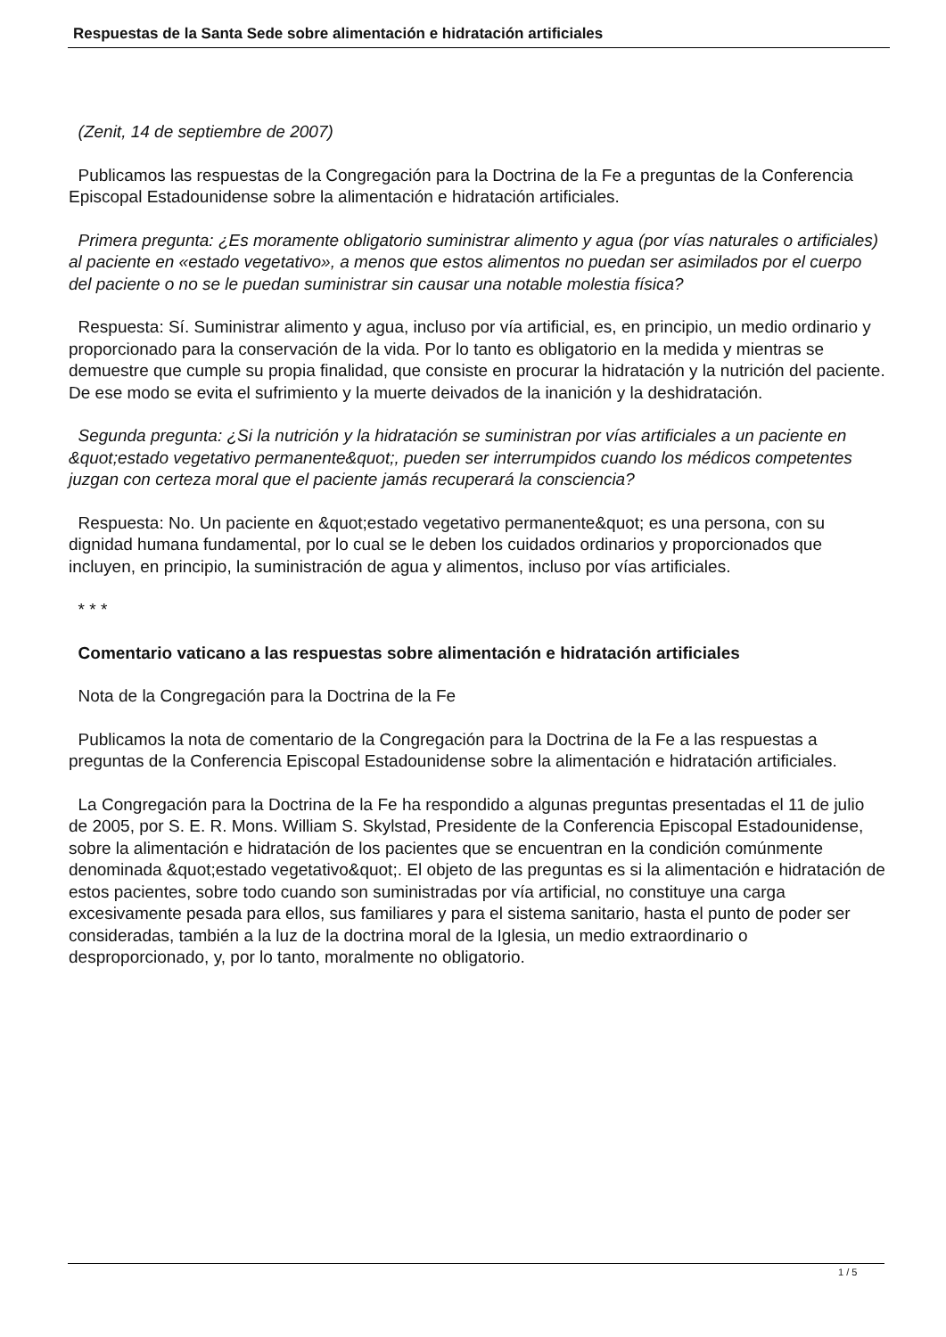Respuestas de la Santa Sede sobre alimentación e hidratación artificiales
(Zenit, 14 de septiembre de 2007)
Publicamos las respuestas de la Congregación para la Doctrina de la Fe a preguntas de la Conferencia Episcopal Estadounidense sobre la alimentación e hidratación artificiales.
Primera pregunta: ¿Es moramente obligatorio suministrar alimento y agua (por vías naturales o artificiales) al paciente en «estado vegetativo», a menos que estos alimentos no puedan ser asimilados por el cuerpo del paciente o no se le puedan suministrar sin causar una notable molestia física?
Respuesta: Sí. Suministrar alimento y agua, incluso por vía artificial, es, en principio, un medio ordinario y proporcionado para la conservación de la vida. Por lo tanto es obligatorio en la medida y mientras se demuestre que cumple su propia finalidad, que consiste en procurar la hidratación y la nutrición del paciente. De ese modo se evita el sufrimiento y la muerte deivados de la inanición y la deshidratación.
Segunda pregunta: ¿Si la nutrición y la hidratación se suministran por vías artificiales a un paciente en &quot;estado vegetativo permanente&quot;, pueden ser interrumpidos cuando los médicos competentes juzgan con certeza moral que el paciente jamás recuperará la consciencia?
Respuesta: No. Un paciente en &quot;estado vegetativo permanente&quot; es una persona, con su dignidad humana fundamental, por lo cual se le deben los cuidados ordinarios y proporcionados que incluyen, en principio, la suministración de agua y alimentos, incluso por vías artificiales.
* * *
Comentario vaticano a las respuestas sobre alimentación e hidratación artificiales
Nota de la Congregación para la Doctrina de la Fe
Publicamos la nota de comentario de la Congregación para la Doctrina de la Fe a las respuestas a preguntas de la Conferencia Episcopal Estadounidense sobre la alimentación e hidratación artificiales.
La Congregación para la Doctrina de la Fe ha respondido a algunas preguntas presentadas el 11 de julio de 2005, por S. E. R. Mons. William S. Skylstad, Presidente de la Conferencia Episcopal Estadounidense, sobre la alimentación e hidratación de los pacientes que se encuentran en la condición comúnmente denominada &quot;estado vegetativo&quot;. El objeto de las preguntas es si la alimentación e hidratación de estos pacientes, sobre todo cuando son suministradas por vía artificial, no constituye una carga excesivamente pesada para ellos, sus familiares y para el sistema sanitario, hasta el punto de poder ser consideradas, también a la luz de la doctrina moral de la Iglesia, un medio extraordinario o desproporcionado, y, por lo tanto, moralmente no obligatorio.
1 / 5